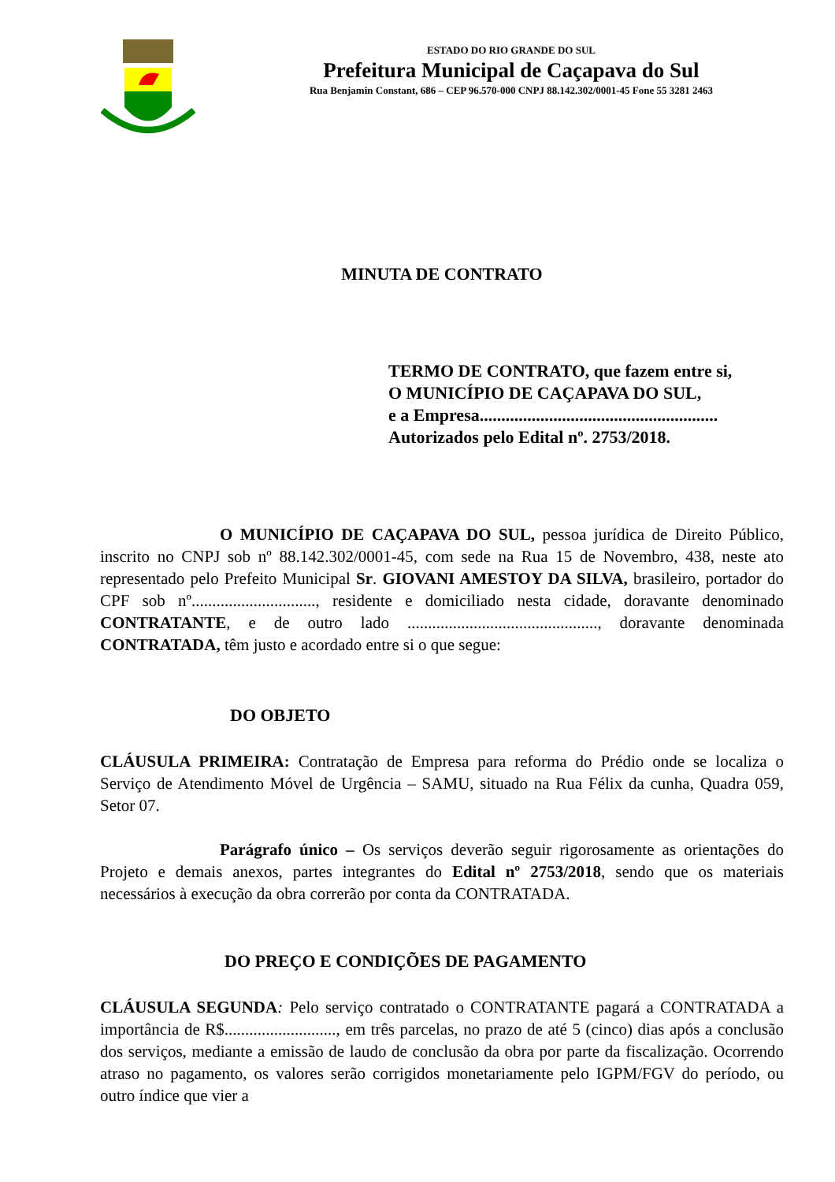ESTADO DO RIO GRANDE DO SUL
Prefeitura Municipal de Caçapava do Sul
Rua Benjamin Constant, 686 – CEP 96.570-000 CNPJ 88.142.302/0001-45 Fone 55 3281 2463
MINUTA DE CONTRATO
TERMO DE CONTRATO, que fazem entre si,
O MUNICÍPIO DE CAÇAPAVA DO SUL,
e a Empresa.......................................................
Autorizados pelo Edital nº. 2753/2018.
O MUNICÍPIO DE CAÇAPAVA DO SUL, pessoa jurídica de Direito Público, inscrito no CNPJ sob nº 88.142.302/0001-45, com sede na Rua 15 de Novembro, 438, neste ato representado pelo Prefeito Municipal Sr. GIOVANI AMESTOY DA SILVA, brasileiro, portador do CPF sob nº.............................., residente e domiciliado nesta cidade, doravante denominado CONTRATANTE, e de outro lado .............................................., doravante denominada CONTRATADA, têm justo e acordado entre si o que segue:
DO OBJETO
CLÁUSULA PRIMEIRA: Contratação de Empresa para reforma do Prédio onde se localiza o Serviço de Atendimento Móvel de Urgência – SAMU, situado na Rua Félix da cunha, Quadra 059, Setor 07.
Parágrafo único – Os serviços deverão seguir rigorosamente as orientações do Projeto e demais anexos, partes integrantes do Edital nº 2753/2018, sendo que os materiais necessários à execução da obra correrão por conta da CONTRATADA.
DO PREÇO E CONDIÇÕES DE PAGAMENTO
CLÁUSULA SEGUNDA: Pelo serviço contratado o CONTRATANTE pagará a CONTRATADA a importância de R$..........................., em três parcelas, no prazo de até 5 (cinco) dias após a conclusão dos serviços, mediante a emissão de laudo de conclusão da obra por parte da fiscalização. Ocorrendo atraso no pagamento, os valores serão corrigidos monetariamente pelo IGPM/FGV do período, ou outro índice que vier a